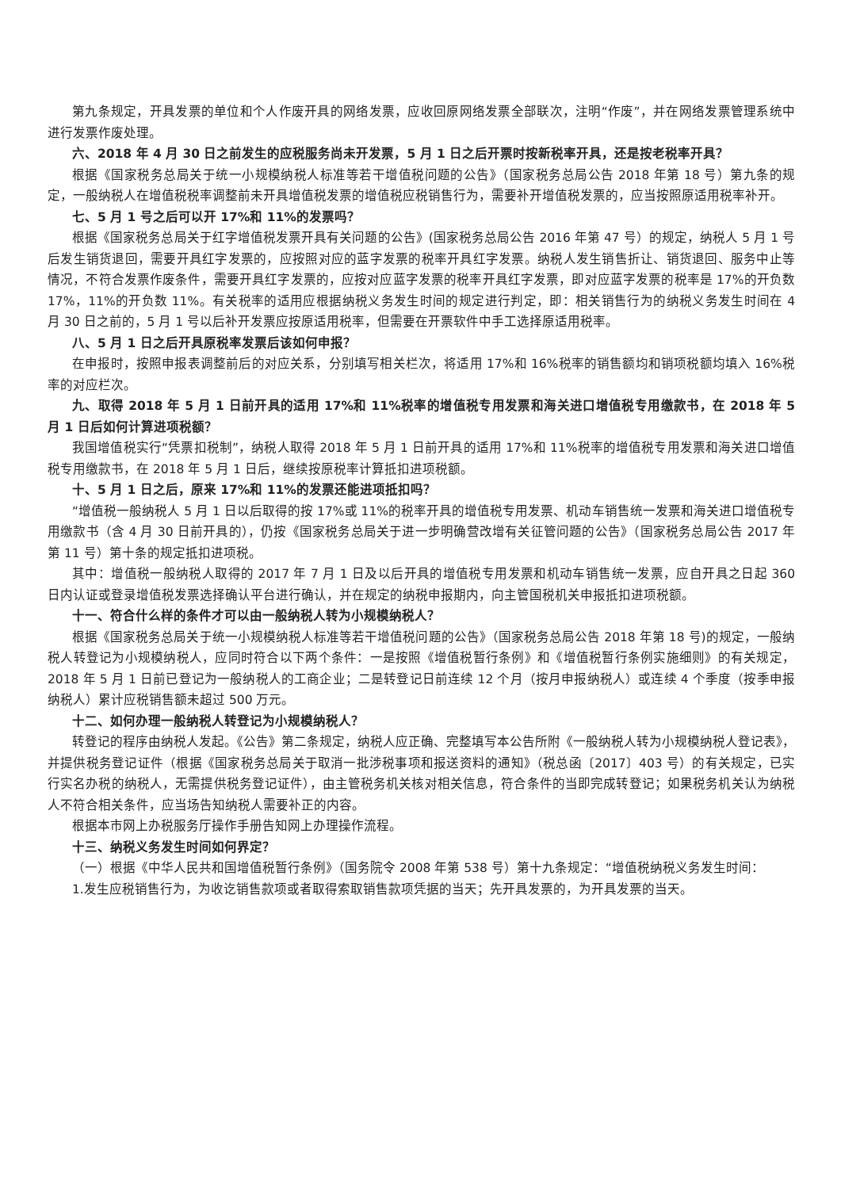第九条规定，开具发票的单位和个人作废开具的网络发票，应收回原网络发票全部联次，注明“作废”，并在网络发票管理系统中进行发票作废处理。
六、2018 年 4 月 30 日之前发生的应税服务尚未开发票，5 月 1 日之后开票时按新税率开具，还是按老税率开具？
根据《国家税务总局关于统一小规模纳税人标准等若干增值税问题的公告》（国家税务总局公告 2018 年第 18 号）第九条的规定，一般纳税人在增值税税率调整前未开具增值税发票的增值税应税销售行为，需要补开增值税发票的，应当按照原适用税率补开。
七、5 月 1 号之后可以开 17%和 11%的发票吗？
根据《国家税务总局关于红字增值税发票开具有关问题的公告》(国家税务总局公告 2016 年第 47 号）的规定，纳税人 5 月 1 号后发生销货退回，需要开具红字发票的，应按照对应的蓝字发票的税率开具红字发票。纳税人发生销售折让、销货退回、服务中止等情况，不符合发票作废条件，需要开具红字发票的，应按对应蓝字发票的税率开具红字发票，即对应蓝字发票的税率是 17%的开负数 17%，11%的开负数 11%。有关税率的适用应根据纳税义务发生时间的规定进行判定，即：相关销售行为的纳税义务发生时间在 4 月 30 日之前的，5 月 1 号以后补开发票应按原适用税率，但需要在开票软件中手工选择原适用税率。
八、5 月 1 日之后开具原税率发票后该如何申报？
在申报时，按照申报表调整前后的对应关系，分别填写相关栏次，将适用 17%和 16%税率的销售额均和销项税额均填入 16%税率的对应栏次。
九、取得 2018 年 5 月 1 日前开具的适用 17%和 11%税率的增值税专用发票和海关进口增值税专用缴款书，在 2018 年 5 月 1 日后如何计算进项税额？
我国增值税实行“凭票扣税制”，纳税人取得 2018 年 5 月 1 日前开具的适用 17%和 11%税率的增值税专用发票和海关进口增值税专用缴款书，在 2018 年 5 月 1 日后，继续按原税率计算抵扣进项税额。
十、5 月 1 日之后，原来 17%和 11%的发票还能进项抵扣吗？
“增值税一般纳税人 5 月 1 日以后取得的按 17%或 11%的税率开具的增值税专用发票、机动车销售统一发票和海关进口增值税专用缴款书（含 4 月 30 日前开具的），仍按《国家税务总局关于进一步明确营改增有关征管问题的公告》（国家税务总局公告 2017 年第 11 号）第十条的规定抵扣进项税。
其中：增值税一般纳税人取得的 2017 年 7 月 1 日及以后开具的增值税专用发票和机动车销售统一发票，应自开具之日起 360 日内认证或登录增值税发票选择确认平台进行确认，并在规定的纳税申报期内，向主管国税机关申报抵扣进项税额。
十一、符合什么样的条件才可以由一般纳税人转为小规模纳税人？
根据《国家税务总局关于统一小规模纳税人标准等若干增值税问题的公告》（国家税务总局公告 2018 年第 18 号)的规定，一般纳税人转登记为小规模纳税人，应同时符合以下两个条件：一是按照《增值税暂行条例》和《增值税暂行条例实施细则》的有关规定，2018 年 5 月 1 日前已登记为一般纳税人的工商企业；二是转登记日前连续 12 个月（按月申报纳税人）或连续 4 个季度（按季申报纳税人）累计应税销售额未超过 500 万元。
十二、如何办理一般纳税人转登记为小规模纳税人？
转登记的程序由纳税人发起。《公告》第二条规定，纳税人应正确、完整填写本公告所附《一般纳税人转为小规模纳税人登记表》，并提供税务登记证件（根据《国家税务总局关于取消一批涉税事项和报送资料的通知》（税总函〔2017〕403 号）的有关规定，已实行实名办税的纳税人，无需提供税务登记证件），由主管税务机关核对相关信息，符合条件的当即完成转登记；如果税务机关认为纳税人不符合相关条件，应当场告知纳税人需要补正的内容。
根据本市网上办税服务厅操作手册告知网上办理操作流程。
十三、纳税义务发生时间如何界定？
（一）根据《中华人民共和国增值税暂行条例》（国务院令 2008 年第 538 号）第十九条规定：“增值税纳税义务发生时间：
1.发生应税销售行为，为收讫销售款项或者取得索取销售款项凭据的当天；先开具发票的，为开具发票的当天。